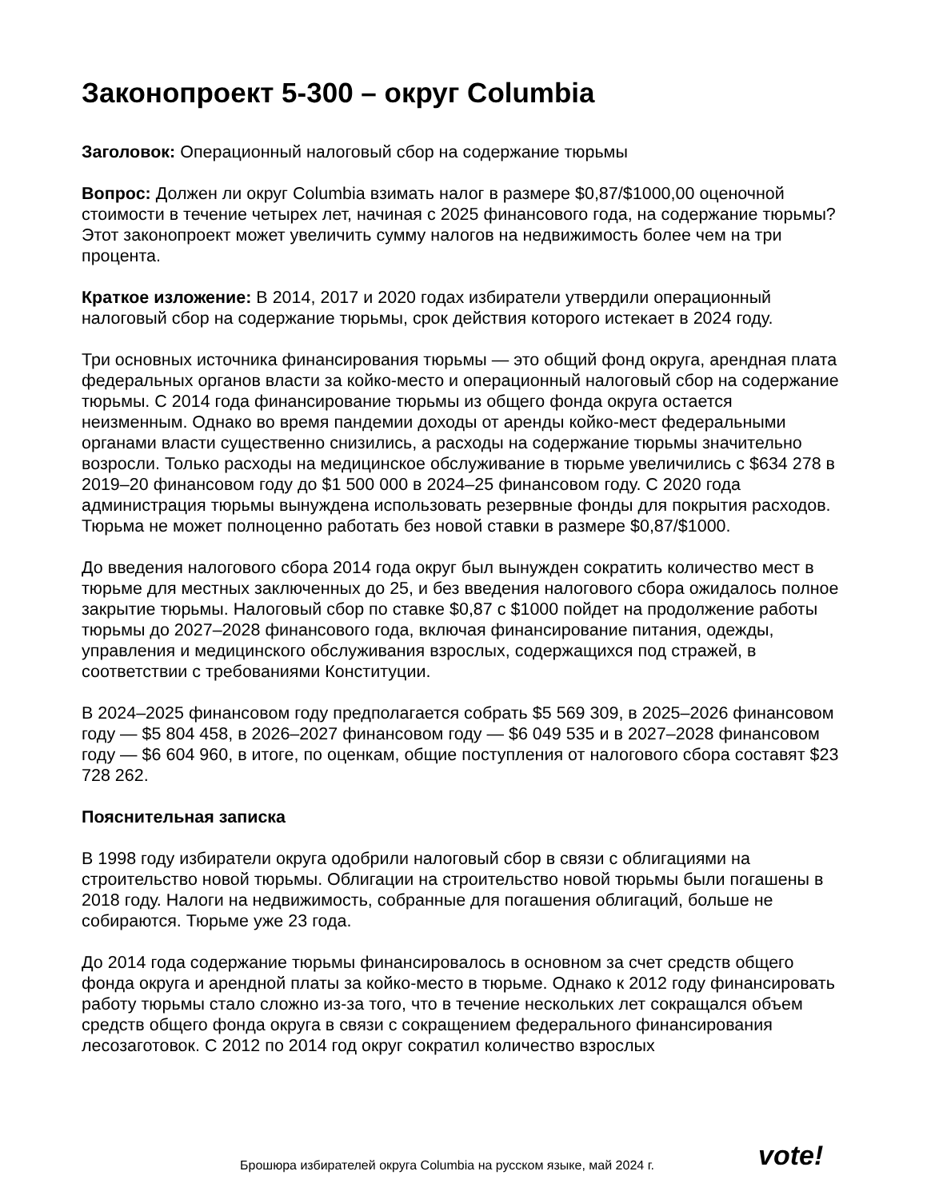Законопроект 5-300 – округ Columbia
Заголовок: Операционный налоговый сбор на содержание тюрьмы
Вопрос: Должен ли округ Columbia взимать налог в размере $0,87/$1000,00 оценочной стоимости в течение четырех лет, начиная с 2025 финансового года, на содержание тюрьмы? Этот законопроект может увеличить сумму налогов на недвижимость более чем на три процента.
Краткое изложение: В 2014, 2017 и 2020 годах избиратели утвердили операционный налоговый сбор на содержание тюрьмы, срок действия которого истекает в 2024 году.
Три основных источника финансирования тюрьмы — это общий фонд округа, арендная плата федеральных органов власти за койко-место и операционный налоговый сбор на содержание тюрьмы. С 2014 года финансирование тюрьмы из общего фонда округа остается неизменным. Однако во время пандемии доходы от аренды койко-мест федеральными органами власти существенно снизились, а расходы на содержание тюрьмы значительно возросли. Только расходы на медицинское обслуживание в тюрьме увеличились с $634 278 в 2019–20 финансовом году до $1 500 000 в 2024–25 финансовом году. С 2020 года администрация тюрьмы вынуждена использовать резервные фонды для покрытия расходов. Тюрьма не может полноценно работать без новой ставки в размере $0,87/$1000.
До введения налогового сбора 2014 года округ был вынужден сократить количество мест в тюрьме для местных заключенных до 25, и без введения налогового сбора ожидалось полное закрытие тюрьмы. Налоговый сбор по ставке $0,87 с $1000 пойдет на продолжение работы тюрьмы до 2027–2028 финансового года, включая финансирование питания, одежды, управления и медицинского обслуживания взрослых, содержащихся под стражей, в соответствии с требованиями Конституции.
В 2024–2025 финансовом году предполагается собрать $5 569 309, в 2025–2026 финансовом году — $5 804 458, в 2026–2027 финансовом году — $6 049 535 и в 2027–2028 финансовом году — $6 604 960, в итоге, по оценкам, общие поступления от налогового сбора составят $23 728 262.
Пояснительная записка
В 1998 году избиратели округа одобрили налоговый сбор в связи с облигациями на строительство новой тюрьмы. Облигации на строительство новой тюрьмы были погашены в 2018 году. Налоги на недвижимость, собранные для погашения облигаций, больше не собираются. Тюрьме уже 23 года.
До 2014 года содержание тюрьмы финансировалось в основном за счет средств общего фонда округа и арендной платы за койко-место в тюрьме. Однако к 2012 году финансировать работу тюрьмы стало сложно из-за того, что в течение нескольких лет сокращался объем средств общего фонда округа в связи с сокращением федерального финансирования лесозаготовок. С 2012 по 2014 год округ сократил количество взрослых
Брошюра избирателей округа Columbia на русском языке, май 2024 г.
vote!